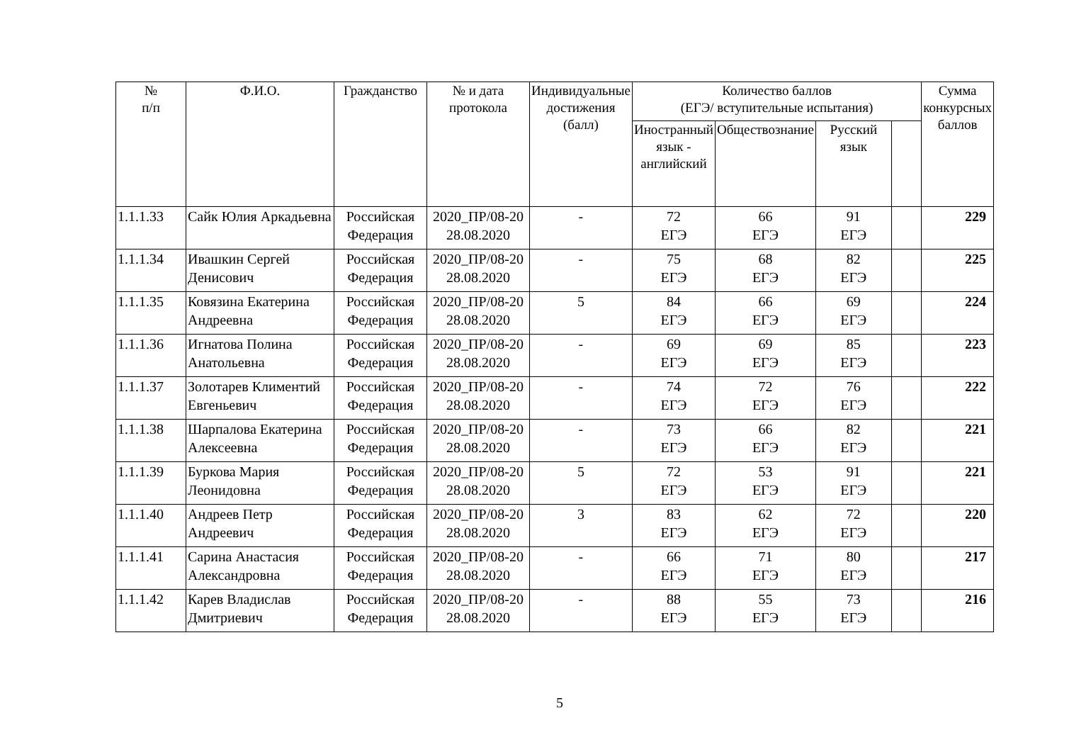| № п/п | Ф.И.О. | Гражданство | № и дата протокола | Индивидуальные достижения (балл) | Количество баллов (ЕГЭ/ вступительные испытания) | | | | Сумма конкурсных баллов |
| --- | --- | --- | --- | --- | --- | --- | --- | --- | --- |
| | | | | | Иностранный язык - английский | Обществознание | Русский язык | | |
| 1.1.1.33 | Сайк Юлия Аркадьевна | Российская Федерация | 2020_ПР/08-20 28.08.2020 | - | 72 ЕГЭ | 66 ЕГЭ | 91 ЕГЭ | | 229 |
| 1.1.1.34 | Ивашкин Сергей Денисович | Российская Федерация | 2020_ПР/08-20 28.08.2020 | - | 75 ЕГЭ | 68 ЕГЭ | 82 ЕГЭ | | 225 |
| 1.1.1.35 | Ковязина Екатерина Андреевна | Российская Федерация | 2020_ПР/08-20 28.08.2020 | 5 | 84 ЕГЭ | 66 ЕГЭ | 69 ЕГЭ | | 224 |
| 1.1.1.36 | Игнатова Полина Анатольевна | Российская Федерация | 2020_ПР/08-20 28.08.2020 | - | 69 ЕГЭ | 69 ЕГЭ | 85 ЕГЭ | | 223 |
| 1.1.1.37 | Золотарев Климентий Евгеньевич | Российская Федерация | 2020_ПР/08-20 28.08.2020 | - | 74 ЕГЭ | 72 ЕГЭ | 76 ЕГЭ | | 222 |
| 1.1.1.38 | Шарпалова Екатерина Алексеевна | Российская Федерация | 2020_ПР/08-20 28.08.2020 | - | 73 ЕГЭ | 66 ЕГЭ | 82 ЕГЭ | | 221 |
| 1.1.1.39 | Буркова Мария Леонидовна | Российская Федерация | 2020_ПР/08-20 28.08.2020 | 5 | 72 ЕГЭ | 53 ЕГЭ | 91 ЕГЭ | | 221 |
| 1.1.1.40 | Андреев Петр Андреевич | Российская Федерация | 2020_ПР/08-20 28.08.2020 | 3 | 83 ЕГЭ | 62 ЕГЭ | 72 ЕГЭ | | 220 |
| 1.1.1.41 | Сарина Анастасия Александровна | Российская Федерация | 2020_ПР/08-20 28.08.2020 | - | 66 ЕГЭ | 71 ЕГЭ | 80 ЕГЭ | | 217 |
| 1.1.1.42 | Карев Владислав Дмитриевич | Российская Федерация | 2020_ПР/08-20 28.08.2020 | - | 88 ЕГЭ | 55 ЕГЭ | 73 ЕГЭ | | 216 |
5